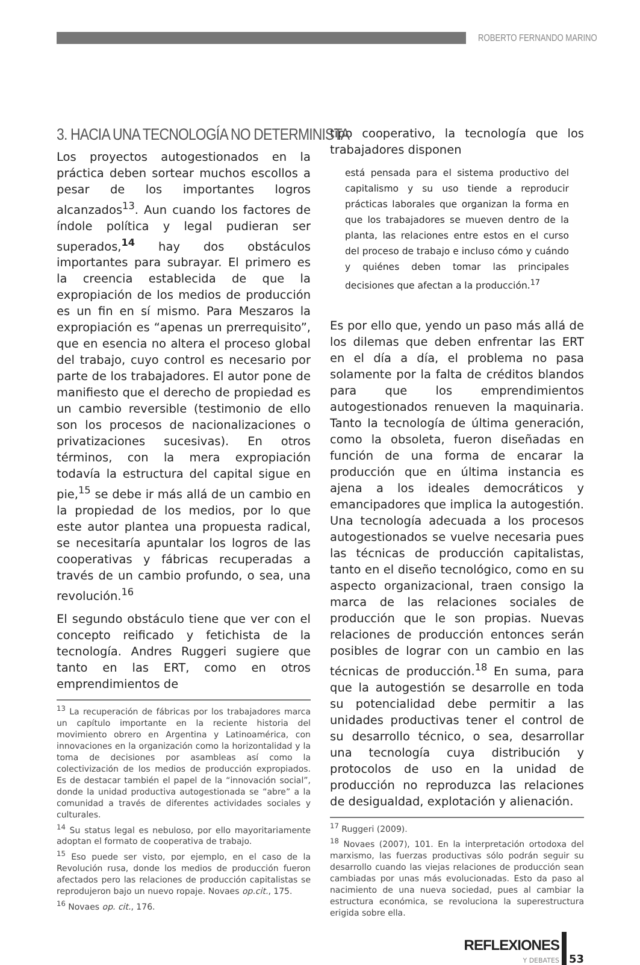ROBERTO FERNANDO MARINO
3. HACIA UNA TECNOLOGÍA NO DETERMINISTA
Los proyectos autogestionados en la práctica deben sortear muchos escollos a pesar de los importantes logros alcanzados<sup>13</sup>. Aun cuando los factores de índole política y legal pudieran ser superados,<sup>14</sup> hay dos obstáculos importantes para subrayar. El primero es la creencia establecida de que la expropiación de los medios de producción es un fin en sí mismo. Para Meszaros la expropiación es “apenas un prerrequisito”, que en esencia no altera el proceso global del trabajo, cuyo control es necesario por parte de los trabajadores. El autor pone de manifiesto que el derecho de propiedad es un cambio reversible (testimonio de ello son los procesos de nacionalizaciones o privatizaciones sucesivas). En otros términos, con la mera expropiación todavía la estructura del capital sigue en pie,<sup>15</sup> se debe ir más allá de un cambio en la propiedad de los medios, por lo que este autor plantea una propuesta radical, se necesitaría apuntalar los logros de las cooperativas y fábricas recuperadas a través de un cambio profundo, o sea, una revolución.<sup>16</sup>
El segundo obstáculo tiene que ver con el concepto reificado y fetichista de la tecnología. Andres Ruggeri sugiere que tanto en las ERT, como en otros emprendimientos de
<sup>13</sup> La recuperación de fábricas por los trabajadores marca un capítulo importante en la reciente historia del movimiento obrero en Argentina y Latinoamérica, con innovaciones en la organización como la horizontalidad y la toma de decisiones por asambleas así como la colectivización de los medios de producción expropiados. Es de destacar también el papel de la “innovación social”, donde la unidad productiva autogestionada se “abre” a la comunidad a través de diferentes actividades sociales y culturales.
<sup>14</sup> Su status legal es nebuloso, por ello mayoritariamente adoptan el formato de cooperativa de trabajo.
<sup>15</sup> Eso puede ser visto, por ejemplo, en el caso de la Revolución rusa, donde los medios de producción fueron afectados pero las relaciones de producción capitalistas se reprodujeron bajo un nuevo ropaje. Novaes op.cit., 175.
<sup>16</sup> Novaes op. cit., 176.
tipo cooperativo, la tecnología que los trabajadores disponen
está pensada para el sistema productivo del capitalismo y su uso tiende a reproducir prácticas laborales que organizan la forma en que los trabajadores se mueven dentro de la planta, las relaciones entre estos en el curso del proceso de trabajo e incluso cómo y cuándo y quiénes deben tomar las principales decisiones que afectan a la producción.<sup>17</sup>
Es por ello que, yendo un paso más allá de los dilemas que deben enfrentar las ERT en el día a día, el problema no pasa solamente por la falta de créditos blandos para que los emprendimientos autogestionados renueven la maquinaria. Tanto la tecnología de última generación, como la obsoleta, fueron diseñadas en función de una forma de encarar la producción que en última instancia es ajena a los ideales democráticos y emancipadores que implica la autogestión. Una tecnología adecuada a los procesos autogestionados se vuelve necesaria pues las técnicas de producción capitalistas, tanto en el diseño tecnológico, como en su aspecto organizacional, traen consigo la marca de las relaciones sociales de producción que le son propias. Nuevas relaciones de producción entonces serán posibles de lograr con un cambio en las técnicas de producción.<sup>18</sup> En suma, para que la autogestión se desarrolle en toda su potencialidad debe permitir a las unidades productivas tener el control de su desarrollo técnico, o sea, desarrollar una tecnología cuya distribución y protocolos de uso en la unidad de producción no reproduzca las relaciones de desigualdad, explotación y alienación.
<sup>17</sup> Ruggeri (2009).
<sup>18</sup> Novaes (2007), 101. En la interpretación ortodoxa del marxismo, las fuerzas productivas sólo podrán seguir su desarrollo cuando las viejas relaciones de producción sean cambiadas por unas más evolucionadas. Esto da paso al nacimiento de una nueva sociedad, pues al cambiar la estructura económica, se revoluciona la superestructura erigida sobre ella.
REFLEXIONES
Y DEBATES
53